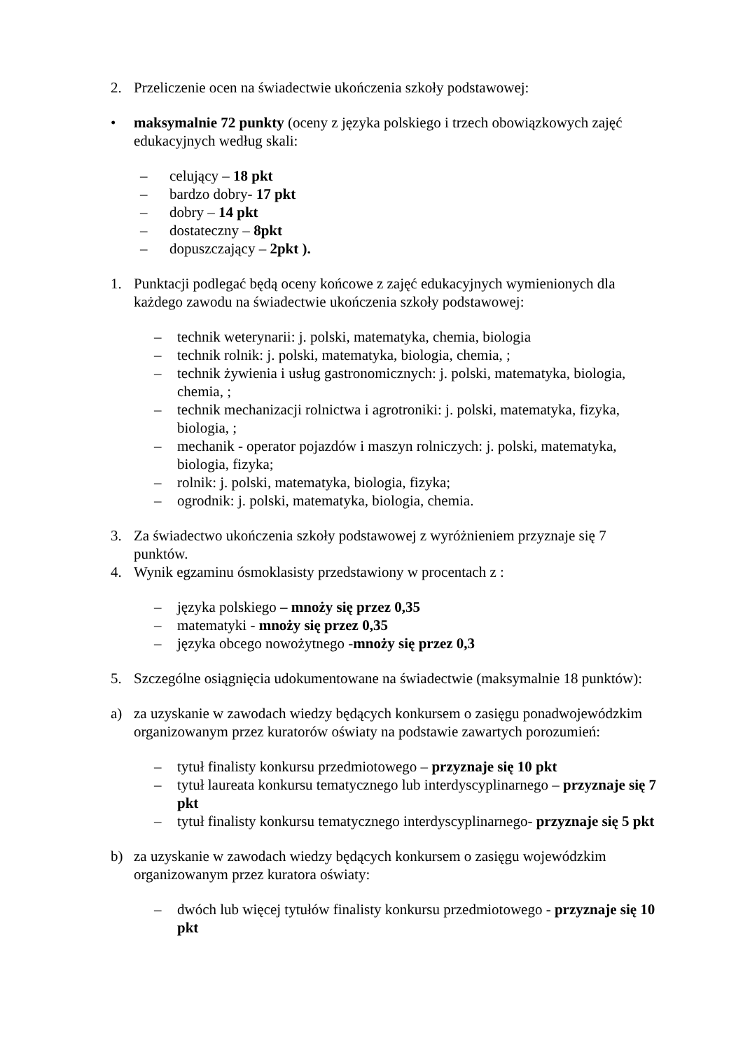2. Przeliczenie ocen na świadectwie ukończenia szkoły podstawowej:
• maksymalnie 72 punkty (oceny z języka polskiego i trzech obowiązkowych zajęć edukacyjnych według skali:
– celujący – 18 pkt
– bardzo dobry- 17 pkt
– dobry – 14 pkt
– dostateczny – 8pkt
– dopuszczający – 2pkt ).
1. Punktacji podlegać będą oceny końcowe z zajęć edukacyjnych wymienionych dla każdego zawodu na świadectwie ukończenia szkoły podstawowej:
– technik weterynarii: j. polski, matematyka, chemia, biologia
– technik rolnik: j. polski, matematyka, biologia, chemia, ;
– technik żywienia i usług gastronomicznych: j. polski, matematyka, biologia, chemia, ;
– technik mechanizacji rolnictwa i agrotroniki: j. polski, matematyka, fizyka, biologia, ;
– mechanik - operator pojazdów i maszyn rolniczych: j. polski, matematyka, biologia, fizyka;
– rolnik: j. polski, matematyka, biologia, fizyka;
– ogrodnik: j. polski, matematyka, biologia, chemia.
3. Za świadectwo ukończenia szkoły podstawowej z wyróżnieniem przyznaje się 7 punktów.
4. Wynik egzaminu ósmoklasisty przedstawiony w procentach z :
– języka polskiego – mnoży się przez 0,35
– matematyki - mnoży się przez 0,35
– języka obcego nowożytnego -mnoży się przez 0,3
5. Szczególne osiągnięcia udokumentowane na świadectwie (maksymalnie 18 punktów):
a) za uzyskanie w zawodach wiedzy będących konkursem o zasięgu ponadwojewódzkim organizowanym przez kuratorów oświaty na podstawie zawartych porozumień:
– tytuł finalisty konkursu przedmiotowego – przyznaje się 10 pkt
– tytuł laureata konkursu tematycznego lub interdyscyplinarnego – przyznaje się 7 pkt
– tytuł finalisty konkursu tematycznego interdyscyplinarnego- przyznaje się 5 pkt
b) za uzyskanie w zawodach wiedzy będących konkursem o zasięgu wojewódzkim organizowanym przez kuratora oświaty:
– dwóch lub więcej tytułów finalisty konkursu przedmiotowego - przyznaje się 10 pkt